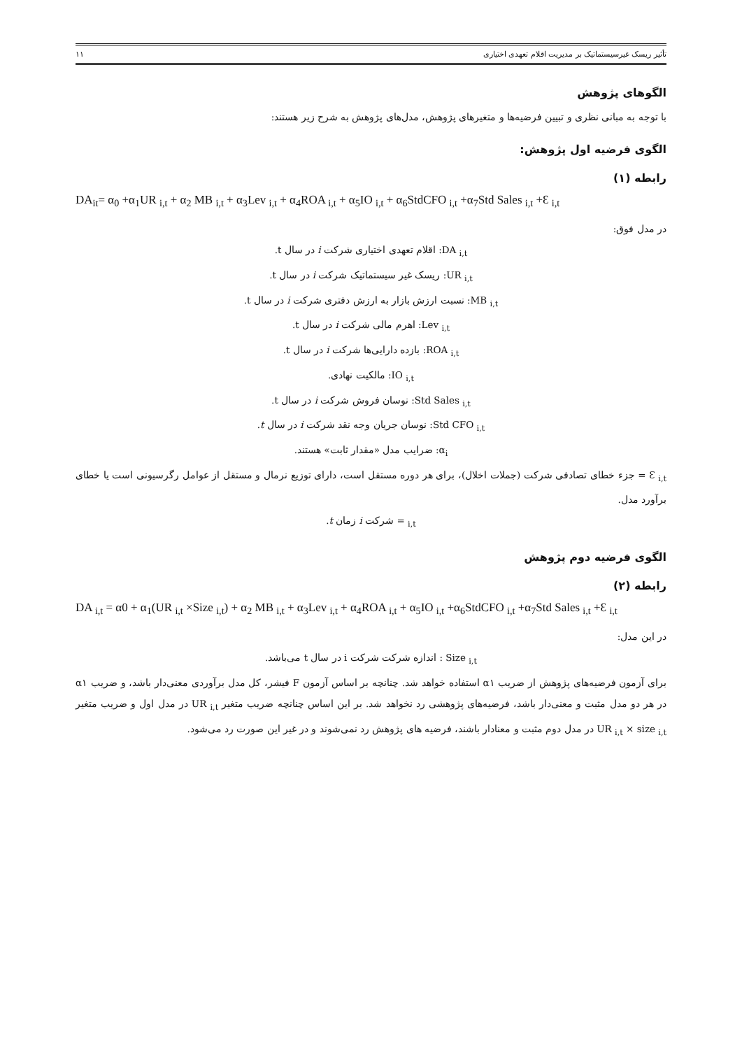تأثیر ریسک غیرسیستماتیک بر مدیریت اقلام تعهدی اختیاری ۱۱
الگوهای پژوهش
با توجه به مبانی نظری و تبیین فرضیه‌ها و متغیرهای پژوهش، مدل‌های پژوهش به شرح زیر هستند:
الگوی فرضیه اول پژوهش:
رابطه (۱)
DA<sub>it</sub>= α<sub>0</sub> +α<sub>1</sub>UR <sub>i,t</sub> + α<sub>2</sub> MB <sub>i,t</sub> + α<sub>3</sub>Lev <sub>i,t</sub> + α<sub>4</sub>ROA <sub>i,t</sub> + α<sub>5</sub>IO <sub>i,t</sub> + α<sub>6</sub>StdCFO <sub>i,t</sub> +α<sub>7</sub>Std Sales <sub>i,t</sub> +Ɛ <sub>i,t</sub>
در مدل فوق:
DA <sub>i,t</sub>: اقلام تعهدی اختیاری شرکت i در سال t.
UR <sub>i,t</sub>: ریسک غیر سیستماتیک شرکت i در سال t.
MB <sub>i,t</sub>: نسبت ارزش بازار به ارزش دفتری شرکت i در سال t.
Lev <sub>i,t</sub>: اهرم مالی شرکت i در سال t.
ROA <sub>i,t</sub>: بازده دارایی‌ها شرکت i در سال t.
IO <sub>i,t</sub>: مالکیت نهادی.
Std Sales <sub>i,t</sub>: نوسان فروش شرکت i در سال t.
Std CFO <sub>i,t</sub>: نوسان جریان وجه نقد شرکت i در سال t.
α<sub>i</sub>: ضرایب مدل «مقدار ثابت» هستند.
Ɛ <sub>i,t</sub> = جزء خطای تصادفی شرکت (جملات اخلال)، برای هر دوره مستقل است، دارای توزیع نرمال و مستقل از عوامل رگرسیونی است یا خطای برآورد مدل.
<sub>i,t</sub> = شرکت i زمان t.
الگوی فرضیه دوم پژوهش
رابطه (۲)
DA <sub>i,t</sub> = α0 + α<sub>1</sub>(UR <sub>i,t</sub> ×Size <sub>i,t</sub>) + α<sub>2</sub> MB <sub>i,t</sub> + α<sub>3</sub>Lev <sub>i,t</sub> + α<sub>4</sub>ROA <sub>i,t</sub> + α<sub>5</sub>IO <sub>i,t</sub> +α<sub>6</sub>StdCFO <sub>i,t</sub> +α<sub>7</sub>Std Sales <sub>i,t</sub> +Ɛ <sub>i,t</sub>
در این مدل:
Size <sub>i,t</sub> : اندازه شرکت شرکت i در سال t می‌باشد.
برای آزمون فرضیه‌های پژوهش از ضریب α۱ استفاده خواهد شد. چنانچه بر اساس آزمون F فیشر، کل مدل برآوردی معنی‌دار باشد، و ضریب α۱ در هر دو مدل مثبت و معنی‌دار باشد، فرضیه‌های پژوهشی رد نخواهد شد. بر این اساس چنانچه ضریب متغیر UR <sub>i,t</sub> در مدل اول و ضریب متغیر UR <sub>i,t</sub> × size <sub>i,t</sub> در مدل دوم مثبت و معنادار باشند، فرضیه های پژوهش رد نمی‌شوند و در غیر این صورت رد می‌شود.